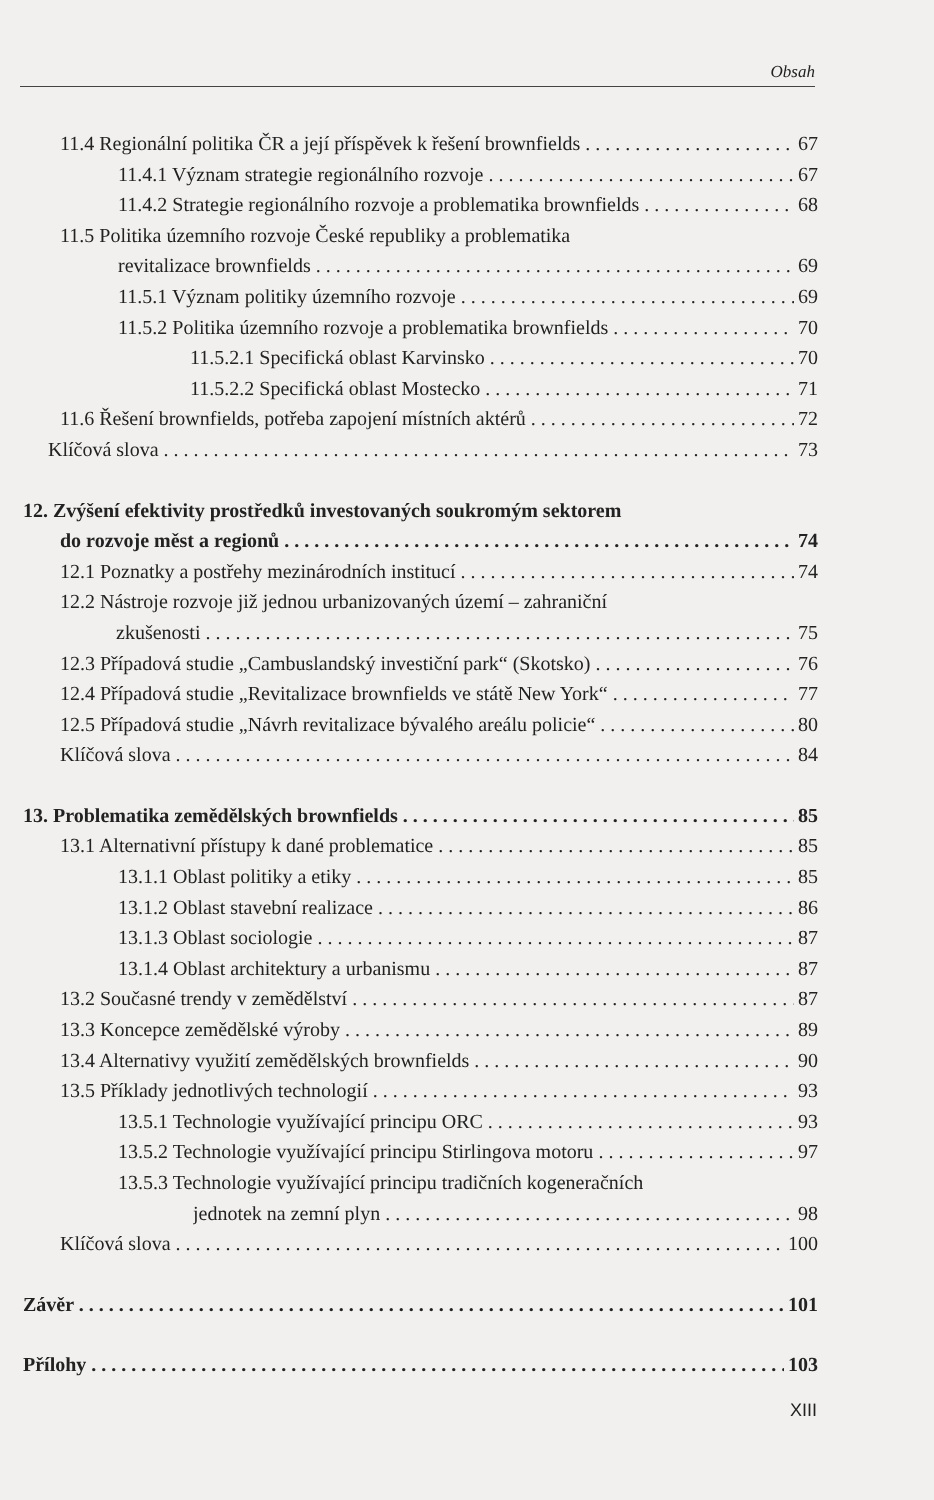Obsah
11.4 Regionální politika ČR a její příspěvek k řešení brownfields 67
11.4.1 Význam strategie regionálního rozvoje 67
11.4.2 Strategie regionálního rozvoje a problematika brownfields 68
11.5 Politika územního rozvoje České republiky a problematika
revitalizace brownfields 69
11.5.1 Význam politiky územního rozvoje 69
11.5.2 Politika územního rozvoje a problematika brownfields 70
11.5.2.1 Specifická oblast Karvinsko 70
11.5.2.2 Specifická oblast Mostecko 71
11.6 Řešení brownfields, potřeba zapojení místních aktérů 72
Klíčová slova 73
12. Zvýšení efektivity prostředků investovaných soukromým sektorem
do rozvoje měst a regionů 74
12.1 Poznatky a postřehy mezinárodních institucí 74
12.2 Nástroje rozvoje již jednou urbanizovaných území – zahraniční
zkušenosti 75
12.3 Případová studie „Cambuslandský investiční park“ (Skotsko) 76
12.4 Případová studie „Revitalizace brownfields ve státě New York“77
12.5 Případová studie „Návrh revitalizace bývalého areálu policie“80
Klíčová slova 84
13. Problematika zemědělských brownfields 85
13.1 Alternativní přístupy k dané problematice 85
13.1.1 Oblast politiky a etiky 85
13.1.2 Oblast stavební realizace 86
13.1.3 Oblast sociologie 87
13.1.4 Oblast architektury a urbanismu 87
13.2 Současné trendy v zemědělství 87
13.3 Koncepce zemědělské výroby 89
13.4 Alternativy využití zemědělských brownfields 90
13.5 Příklady jednotlivých technologií 93
13.5.1 Technologie využívající principu ORC 93
13.5.2 Technologie využívající principu Stirlingova motoru 97
13.5.3 Technologie využívající principu tradičních kogeneračních
jednotek na zemní plyn 98
Klíčová slova 100
Závěr 101
Přílohy 103
XIII